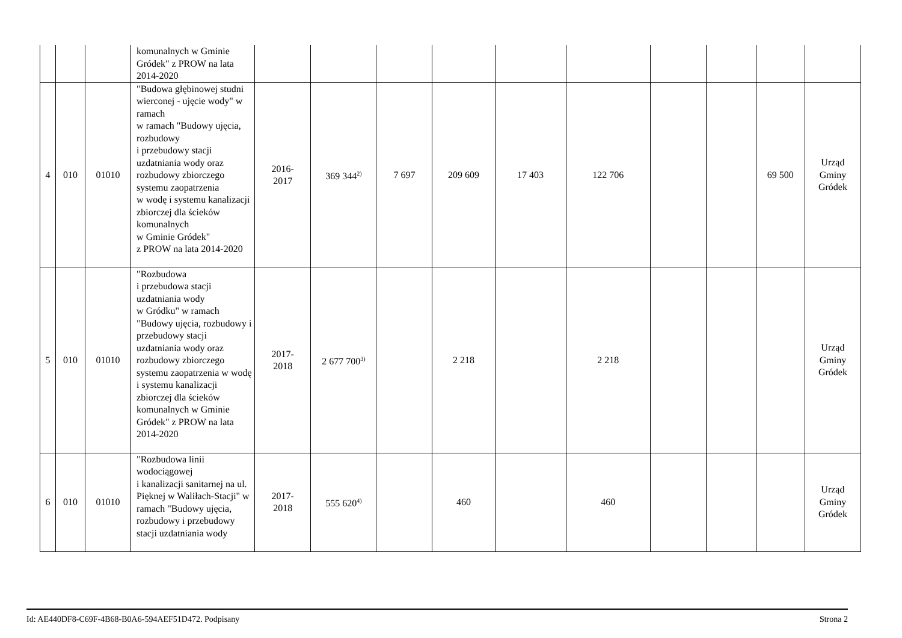| | | | komunalnych w Gminie Gródek" z PROW na lata 2014-2020 | | | | | | | | | | |
| 4 | 010 | 01010 | "Budowa głębinowej studni wierconej - ujęcie wody" w ramach w ramach "Budowy ujęcia, rozbudowy i przebudowy stacji uzdatniania wody oraz rozbudowy zbiorczego systemu zaopatrzenia w wodę i systemu kanalizacji zbiorczej dla ścieków komunalnych w Gminie Gródek" z PROW na lata 2014-2020 | 2016- 2017 | 369 344<sup>2)</sup> | 7 697 | 209 609 | 17 403 | 122 706 | | | 69 500 | Urząd Gminy Gródek |
| 5 | 010 | 01010 | "Rozbudowa i przebudowa stacji uzdatniania wody w Gródku" w ramach "Budowy ujęcia, rozbudowy i przebudowy stacji uzdatniania wody oraz rozbudowy zbiorczego systemu zaopatrzenia w wodę i systemu kanalizacji zbiorczej dla ścieków komunalnych w Gminie Gródek" z PROW na lata 2014-2020 | 2017- 2018 | 2 677 700<sup>3)</sup> | | 2 218 | | 2 218 | | | | Urząd Gminy Gródek |
| 6 | 010 | 01010 | "Rozbudowa linii wodociągowej i kanalizacji sanitarnej na ul. Pięknej w Waliłach-Stacji" w ramach "Budowy ujęcia, rozbudowy i przebudowy stacji uzdatniania wody | 2017- 2018 | 555 620<sup>4)</sup> | | 460 | | 460 | | | | Urząd Gminy Gródek |
Id: AE440DF8-C69F-4B68-B0A6-594AEF51D472. Podpisany Strona 2